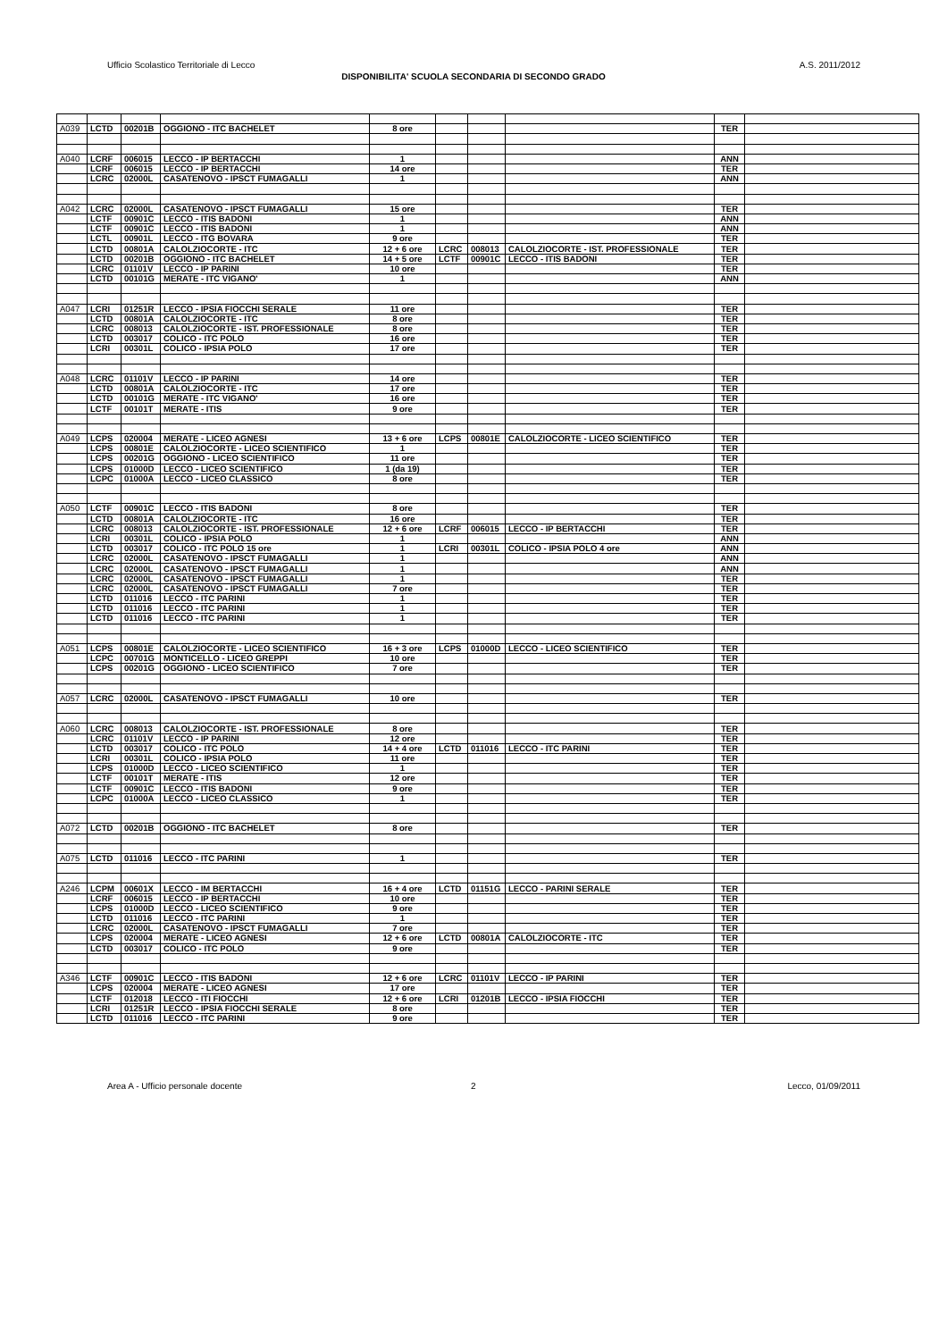Ufficio Scolastico Territoriale di Lecco A.S. 2011/2012
DISPONIBILITA' SCUOLA SECONDARIA DI SECONDO GRADO
| A039 | LCTD | 00201B | OGGIONO - ITC BACHELET | 8 ore | | | | TER | |
| A040 | LCRF | 006015 | LECCO - IP BERTACCHI | 1 | | | | ANN | |
| | LCRF | 006015 | LECCO - IP BERTACCHI | 14 ore | | | | TER | |
| | LCRC | 02000L | CASATENOVO - IPSCT FUMAGALLI | 1 | | | | ANN | |
| A042 | LCRC | 02000L | CASATENOVO - IPSCT FUMAGALLI | 15 ore | | | | TER | |
| | LCTF | 00901C | LECCO - ITIS BADONI | 1 | | | | ANN | |
| | LCTF | 00901C | LECCO - ITIS BADONI | 1 | | | | ANN | |
| | LCTL | 00901L | LECCO - ITG BOVARA | 9 ore | | | | TER | |
| | LCTD | 00801A | CALOLZIOCORTE - ITC | 12 + 6 ore | LCRC | 008013 | CALOLZIOCORTE - IST. PROFESSIONALE | TER | |
| | LCTD | 00201B | OGGIONO - ITC BACHELET | 14 + 5 ore | LCTF | 00901C | LECCO - ITIS BADONI | TER | |
| | LCRC | 01101V | LECCO - IP PARINI | 10 ore | | | | TER | |
| | LCTD | 00101G | MERATE - ITC VIGANO' | 1 | | | | ANN | |
| A047 | LCRI | 01251R | LECCO - IPSIA FIOCCHI SERALE | 11 ore | | | | TER | |
| | LCTD | 00801A | CALOLZIOCORTE - ITC | 8 ore | | | | TER | |
| | LCRC | 008013 | CALOLZIOCORTE - IST. PROFESSIONALE | 8 ore | | | | TER | |
| | LCTD | 003017 | COLICO - ITC POLO | 16 ore | | | | TER | |
| | LCRI | 00301L | COLICO - IPSIA POLO | 17 ore | | | | TER | |
| A048 | LCRC | 01101V | LECCO - IP PARINI | 14 ore | | | | TER | |
| | LCTD | 00801A | CALOLZIOCORTE - ITC | 17 ore | | | | TER | |
| | LCTD | 00101G | MERATE - ITC VIGANO' | 16 ore | | | | TER | |
| | LCTF | 00101T | MERATE - ITIS | 9 ore | | | | TER | |
| A049 | LCPS | 020004 | MERATE - LICEO AGNESI | 13 + 6 ore | LCPS | 00801E | CALOLZIOCORTE - LICEO SCIENTIFICO | TER | |
| | LCPS | 00801E | CALOLZIOCORTE - LICEO SCIENTIFICO | 1 | | | | TER | |
| | LCPS | 00201G | OGGIONO - LICEO SCIENTIFICO | 11 ore | | | | TER | |
| | LCPS | 01000D | LECCO - LICEO SCIENTIFICO | 1 (da 19) | | | | TER | |
| | LCPC | 01000A | LECCO - LICEO CLASSICO | 8 ore | | | | TER | |
| A050 | LCTF | 00901C | LECCO - ITIS BADONI | 8 ore | | | | TER | |
| | LCTD | 00801A | CALOLZIOCORTE - ITC | 16 ore | | | | TER | |
| | LCRC | 008013 | CALOLZIOCORTE - IST. PROFESSIONALE | 12 + 6 ore | LCRF | 006015 | LECCO - IP BERTACCHI | TER | |
| | LCRI | 00301L | COLICO - IPSIA POLO | 1 | | | | ANN | |
| | LCTD | 003017 | COLICO - ITC POLO 15 ore | 1 | LCRI | 00301L | COLICO - IPSIA POLO 4 ore | ANN | |
| | LCRC | 02000L | CASATENOVO - IPSCT FUMAGALLI | 1 | | | | ANN | |
| | LCRC | 02000L | CASATENOVO - IPSCT FUMAGALLI | 1 | | | | ANN | |
| | LCRC | 02000L | CASATENOVO - IPSCT FUMAGALLI | 1 | | | | TER | |
| | LCRC | 02000L | CASATENOVO - IPSCT FUMAGALLI | 7 ore | | | | TER | |
| | LCTD | 011016 | LECCO - ITC PARINI | 1 | | | | TER | |
| | LCTD | 011016 | LECCO - ITC PARINI | 1 | | | | TER | |
| | LCTD | 011016 | LECCO - ITC PARINI | 1 | | | | TER | |
| A051 | LCPS | 00801E | CALOLZIOCORTE - LICEO SCIENTIFICO | 16 + 3 ore | LCPS | 01000D | LECCO - LICEO SCIENTIFICO | TER | |
| | LCPC | 00701G | MONTICELLO - LICEO GREPPI | 10 ore | | | | TER | |
| | LCPS | 00201G | OGGIONO - LICEO SCIENTIFICO | 7 ore | | | | TER | |
| A057 | LCRC | 02000L | CASATENOVO - IPSCT FUMAGALLI | 10 ore | | | | TER | |
| A060 | LCRC | 008013 | CALOLZIOCORTE - IST. PROFESSIONALE | 8 ore | | | | TER | |
| | LCRC | 01101V | LECCO - IP PARINI | 12 ore | | | | TER | |
| | LCTD | 003017 | COLICO - ITC POLO | 14 + 4 ore | LCTD | 011016 | LECCO - ITC PARINI | TER | |
| | LCRI | 00301L | COLICO - IPSIA POLO | 11 ore | | | | TER | |
| | LCPS | 01000D | LECCO - LICEO SCIENTIFICO | 1 | | | | TER | |
| | LCTF | 00101T | MERATE - ITIS | 12 ore | | | | TER | |
| | LCTF | 00901C | LECCO - ITIS BADONI | 9 ore | | | | TER | |
| | LCPC | 01000A | LECCO - LICEO CLASSICO | 1 | | | | TER | |
| A072 | LCTD | 00201B | OGGIONO - ITC BACHELET | 8 ore | | | | TER | |
| A075 | LCTD | 011016 | LECCO - ITC PARINI | 1 | | | | TER | |
| A246 | LCPM | 00601X | LECCO - IM BERTACCHI | 16 + 4 ore | LCTD | 01151G | LECCO - PARINI SERALE | TER | |
| | LCRF | 006015 | LECCO - IP BERTACCHI | 10 ore | | | | TER | |
| | LCPS | 01000D | LECCO - LICEO SCIENTIFICO | 9 ore | | | | TER | |
| | LCTD | 011016 | LECCO - ITC PARINI | 1 | | | | TER | |
| | LCRC | 02000L | CASATENOVO - IPSCT FUMAGALLI | 7 ore | | | | TER | |
| | LCPS | 020004 | MERATE - LICEO AGNESI | 12 + 6 ore | LCTD | 00801A | CALOLZIOCORTE - ITC | TER | |
| | LCTD | 003017 | COLICO - ITC POLO | 9 ore | | | | TER | |
| A346 | LCTF | 00901C | LECCO - ITIS BADONI | 12 + 6 ore | LCRC | 01101V | LECCO - IP PARINI | TER | |
| | LCPS | 020004 | MERATE - LICEO AGNESI | 17 ore | | | | TER | |
| | LCTF | 012018 | LECCO - ITI FIOCCHI | 12 + 6 ore | LCRI | 01201B | LECCO - IPSIA FIOCCHI | TER | |
| | LCRI | 01251R | LECCO - IPSIA FIOCCHI SERALE | 8 ore | | | | TER | |
| | LCTD | 011016 | LECCO - ITC PARINI | 9 ore | | | | TER | |
Area A - Ufficio personale docente 2 Lecco, 01/09/2011